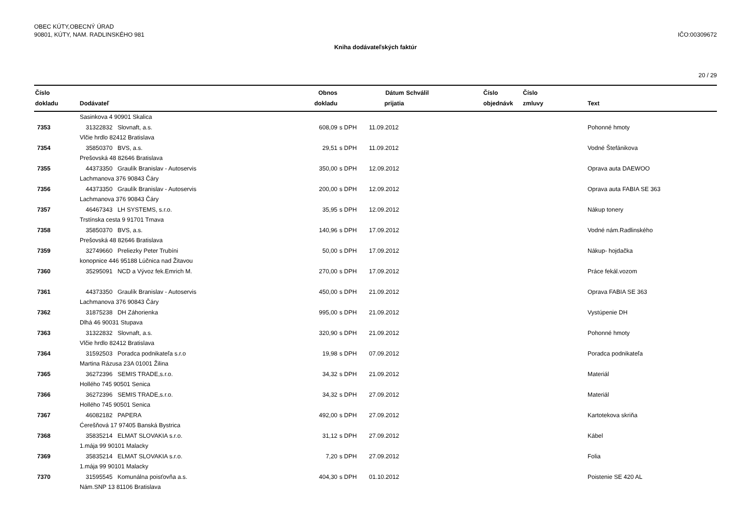OBEC KÚTY,OBECNÝ ÚRAD
90801, KÚTY, NAM. RADLINSKÉHO 981
IČO:00309672
Kniha dodávateľských faktúr
20 / 29
| Číslo dokladu | Dodávateľ | Obnos dokladu | | Dátum prijatia | Schválil | Číslo objednávk | Číslo zmluvy | Text |
| --- | --- | --- | --- | --- | --- | --- | --- | --- |
| | Sasinkova 4 90901 Skalica | | | | | | | |
| 7353 | 31322832 Slovnaft, a.s. | 608,09 | s DPH | 11.09.2012 | | | | Pohonné hmoty |
| | Vlčie hrdlo 82412 Bratislava | | | | | | | |
| 7354 | 35850370 BVS, a.s. | 29,51 | s DPH | 11.09.2012 | | | | Vodné Štefánikova |
| | Prešovská 48 82646 Bratislava | | | | | | | |
| 7355 | 44373350 Graulík Branislav - Autoservis | 350,00 | s DPH | 12.09.2012 | | | | Oprava auta DAEWOO |
| | Lachmanova 376 90843 Čáry | | | | | | | |
| 7356 | 44373350 Graulík Branislav - Autoservis | 200,00 | s DPH | 12.09.2012 | | | | Oprava auta FABIA SE 363 |
| | Lachmanova 376 90843 Čáry | | | | | | | |
| 7357 | 46467343 LH SYSTEMS, s.r.o. | 35,95 | s DPH | 12.09.2012 | | | | Nákup tonery |
| | Trstínska cesta 9 91701 Trnava | | | | | | | |
| 7358 | 35850370 BVS, a.s. | 140,96 | s DPH | 17.09.2012 | | | | Vodné nám.Radlinského |
| | Prešovská 48 82646 Bratislava | | | | | | | |
| 7359 | 32749660 Preliezky Peter Trubíni | 50,00 | s DPH | 17.09.2012 | | | | Nákup- hojdačka |
| | konopnice 446 95188 Lúčnica nad Žitavou | | | | | | | |
| 7360 | 35295091 NCD a Vývoz fek.Emrich M. | 270,00 | s DPH | 17.09.2012 | | | | Práce fekál.vozom |
| 7361 | 44373350 Graulík Branislav - Autoservis | 450,00 | s DPH | 21.09.2012 | | | | Oprava FABIA SE 363 |
| | Lachmanova 376 90843 Čáry | | | | | | | |
| 7362 | 31875238 DH Záhorienka | 995,00 | s DPH | 21.09.2012 | | | | Vystúpenie DH |
| | Dlhá 46 90031 Stupava | | | | | | | |
| 7363 | 31322832 Slovnaft, a.s. | 320,90 | s DPH | 21.09.2012 | | | | Pohonné hmoty |
| | Vlčie hrdlo 82412 Bratislava | | | | | | | |
| 7364 | 31592503 Poradca podnikateľa s.r.o | 19,98 | s DPH | 07.09.2012 | | | | Poradca podnikateľa |
| | Martina Rázusa 23A 01001 Žilina | | | | | | | |
| 7365 | 36272396 SEMIS TRADE,s.r.o. | 34,32 | s DPH | 21.09.2012 | | | | Materiál |
| | Hollého 745 90501 Senica | | | | | | | |
| 7366 | 36272396 SEMIS TRADE,s.r.o. | 34,32 | s DPH | 27.09.2012 | | | | Materiál |
| | Hollého 745 90501 Senica | | | | | | | |
| 7367 | 46082182 PAPERA | 492,00 | s DPH | 27.09.2012 | | | | Kartotekova skriňa |
| | Ćerešňová 17 97405 Banská Bystrica | | | | | | | |
| 7368 | 35835214 ELMAT SLOVAKIA s.r.o. | 31,12 | s DPH | 27.09.2012 | | | | Kábel |
| | 1.mája 99 90101 Malacky | | | | | | | |
| 7369 | 35835214 ELMAT SLOVAKIA s.r.o. | 7,20 | s DPH | 27.09.2012 | | | | Folia |
| | 1.mája 99 90101 Malacky | | | | | | | |
| 7370 | 31595545 Komunálna poisťovňa a.s. | 404,30 | s DPH | 01.10.2012 | | | | Poistenie SE 420 AL |
| | Nám.SNP 13 81106 Bratislava | | | | | | | |